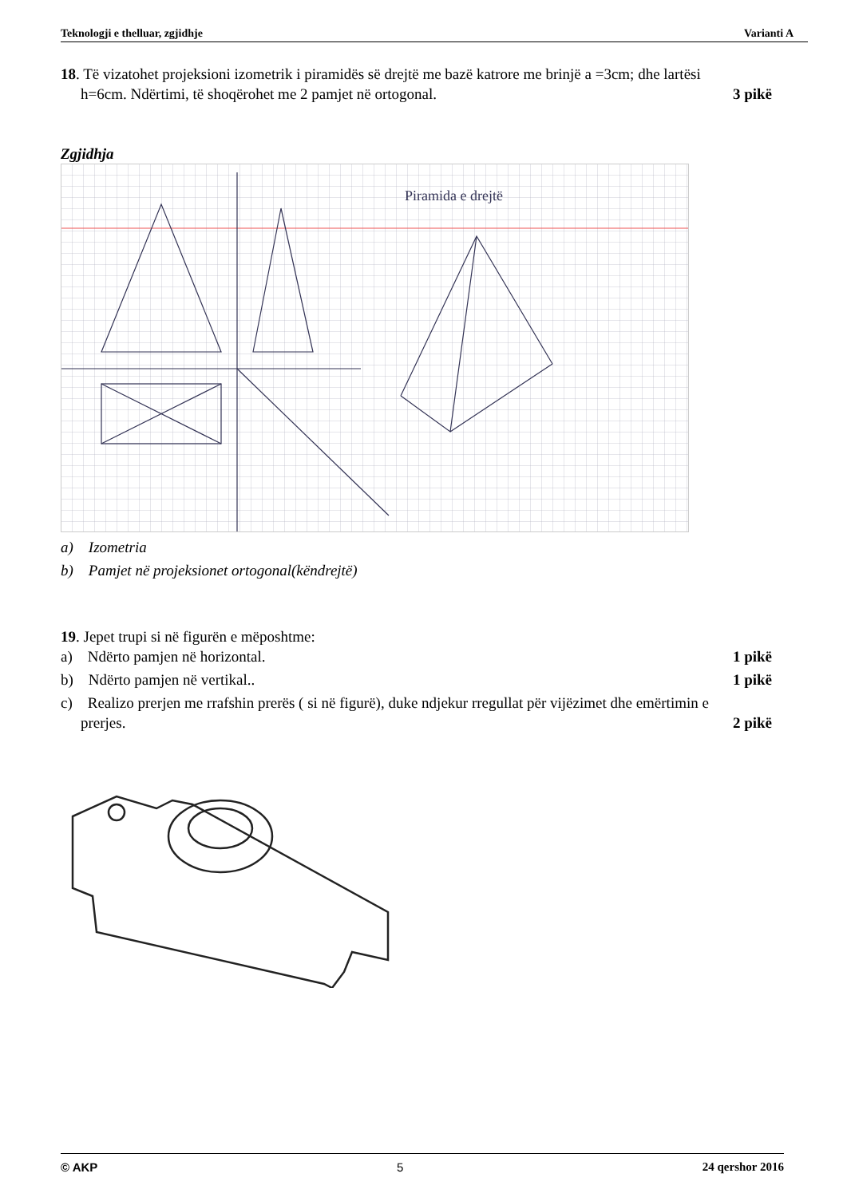Teknologji e thelluar, zgjidhje Varianti A
18. Të vizatohet projeksioni izometrik i piramidës së drejtë me bazë katrore me brinjë a =3cm; dhe lartësi
h=6cm. Ndërtimi, të shoqërohet me 2 pamjet në ortogonal. 3 pikë
Zgjidhja
Piramida e drejtë
a) Izometria
b) Pamjet në projeksionet ortogonal(këndrejtë)
19. Jepet trupi si në figurën e mëposhtme:
a) Ndërto pamjen në horizontal. 1 pikë
b) Ndërto pamjen në vertikal.. 1 pikë
c) Realizo prerjen me rrafshin prerës ( si në figurë), duke ndjekur rregullat për vijëzimet dhe emërtimin e
prerjes. 2 pikë
© AKP 5 24 qershor 2016